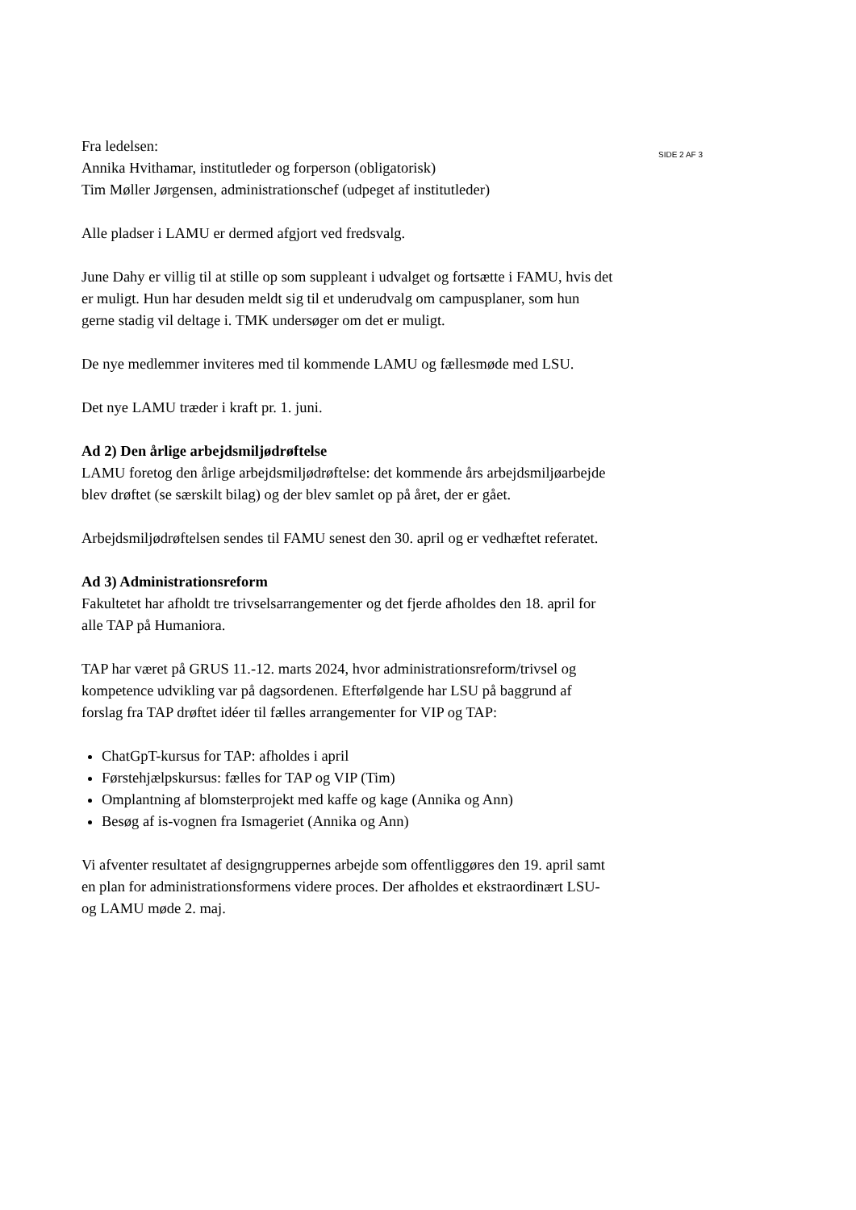Fra ledelsen:
Annika Hvithamar, institutleder og forperson (obligatorisk)
Tim Møller Jørgensen, administrationschef (udpeget af institutleder)
Alle pladser i LAMU er dermed afgjort ved fredsvalg.
June Dahy er villig til at stille op som suppleant i udvalget og fortsætte i FAMU, hvis det er muligt. Hun har desuden meldt sig til et underudvalg om campusplaner, som hun gerne stadig vil deltage i. TMK undersøger om det er muligt.
De nye medlemmer inviteres med til kommende LAMU og fællesmøde med LSU.
Det nye LAMU træder i kraft pr. 1. juni.
Ad 2) Den årlige arbejdsmiljødrøftelse
LAMU foretog den årlige arbejdsmiljødrøftelse: det kommende års arbejdsmiljøarbejde blev drøftet (se særskilt bilag) og der blev samlet op på året, der er gået.
Arbejdsmiljødrøftelsen sendes til FAMU senest den 30. april og er vedhæftet referatet.
Ad 3) Administrationsreform
Fakultetet har afholdt tre trivselsarrangementer og det fjerde afholdes den 18. april for alle TAP på Humaniora.
TAP har været på GRUS 11.-12. marts 2024, hvor administrationsreform/trivsel og kompetence udvikling var på dagsordenen. Efterfølgende har LSU på baggrund af forslag fra TAP drøftet idéer til fælles arrangementer for VIP og TAP:
ChatGpT-kursus for TAP: afholdes i april
Førstehjælpskursus: fælles for TAP og VIP (Tim)
Omplantning af blomsterprojekt med kaffe og kage (Annika og Ann)
Besøg af is-vognen fra Ismageriet (Annika og Ann)
Vi afventer resultatet af designgruppernes arbejde som offentliggøres den 19. april samt en plan for administrationsformens videre proces. Der afholdes et ekstraordinært LSU- og LAMU møde 2. maj.
SIDE 2 AF 3